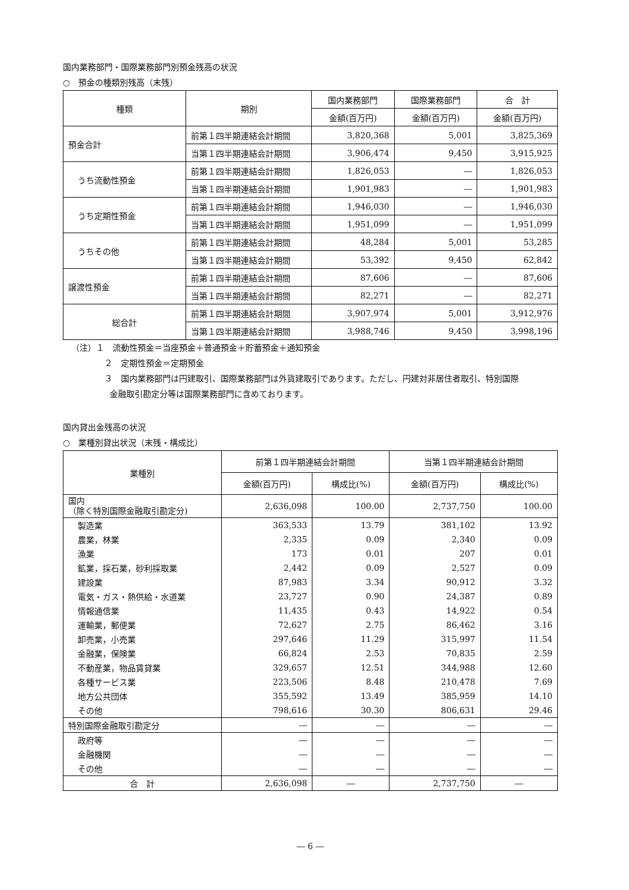国内業務部門・国際業務部門別預金残高の状況
○　預金の種類別残高（末残）
| 種類 | 期別 | 国内業務部門 | 国際業務部門 | 合 計 |
| --- | --- | --- | --- | --- |
| | | 金額(百万円) | 金額(百万円) | 金額(百万円) |
| 預金合計 | 前第１四半期連結会計期間 | 3,820,368 | 5,001 | 3,825,369 |
| | 当第１四半期連結会計期間 | 3,906,474 | 9,450 | 3,915,925 |
| うち流動性預金 | 前第１四半期連結会計期間 | 1,826,053 | ― | 1,826,053 |
| | 当第１四半期連結会計期間 | 1,901,983 | ― | 1,901,983 |
| うち定期性預金 | 前第１四半期連結会計期間 | 1,946,030 | ― | 1,946,030 |
| | 当第１四半期連結会計期間 | 1,951,099 | ― | 1,951,099 |
| うちその他 | 前第１四半期連結会計期間 | 48,284 | 5,001 | 53,285 |
| | 当第１四半期連結会計期間 | 53,392 | 9,450 | 62,842 |
| 譲渡性預金 | 前第１四半期連結会計期間 | 87,606 | ― | 87,606 |
| | 当第１四半期連結会計期間 | 82,271 | ― | 82,271 |
| 総合計 | 前第１四半期連結会計期間 | 3,907,974 | 5,001 | 3,912,976 |
| | 当第１四半期連結会計期間 | 3,988,746 | 9,450 | 3,998,196 |
（注）１　流動性預金＝当座預金＋普通預金＋貯蓄預金＋通知預金
２　定期性預金＝定期預金
３　国内業務部門は円建取引、国際業務部門は外貨建取引であります。ただし、円建対非居住者取引、特別国際
金融取引勘定分等は国際業務部門に含めております。
国内貸出金残高の状況
○　業種別貸出状況（末残・構成比）
| 業種別 | 前第１四半期連結会計期間 | | 当第１四半期連結会計期間 | |
| --- | --- | --- | --- | --- |
| | 金額(百万円) | 構成比(%) | 金額(百万円) | 構成比(%) |
| 国内 （除く特別国際金融取引勘定分) | 2,636,098 | 100.00 | 2,737,750 | 100.00 |
| 製造業 | 363,533 | 13.79 | 381,102 | 13.92 |
| 農業，林業 | 2,335 | 0.09 | 2,340 | 0.09 |
| 漁業 | 173 | 0.01 | 207 | 0.01 |
| 鉱業，採石業，砂利採取業 | 2,442 | 0.09 | 2,527 | 0.09 |
| 建設業 | 87,983 | 3.34 | 90,912 | 3.32 |
| 電気・ガス・熱供給・水道業 | 23,727 | 0.90 | 24,387 | 0.89 |
| 情報通信業 | 11,435 | 0.43 | 14,922 | 0.54 |
| 運輸業，郵便業 | 72,627 | 2.75 | 86,462 | 3.16 |
| 卸売業，小売業 | 297,646 | 11.29 | 315,997 | 11.54 |
| 金融業，保険業 | 66,824 | 2.53 | 70,835 | 2.59 |
| 不動産業，物品賃貸業 | 329,657 | 12.51 | 344,988 | 12.60 |
| 各種サービス業 | 223,506 | 8.48 | 210,478 | 7.69 |
| 地方公共団体 | 355,592 | 13.49 | 385,959 | 14.10 |
| その他 | 798,616 | 30.30 | 806,631 | 29.46 |
| 特別国際金融取引勘定分 | ― | ― | ― | ― |
| 政府等 | ― | ― | ― | ― |
| 金融機関 | ― | ― | ― | ― |
| その他 | ― | ― | ― | ― |
| 合 計 | 2,636,098 | ― | 2,737,750 | ― |
― 6 ―